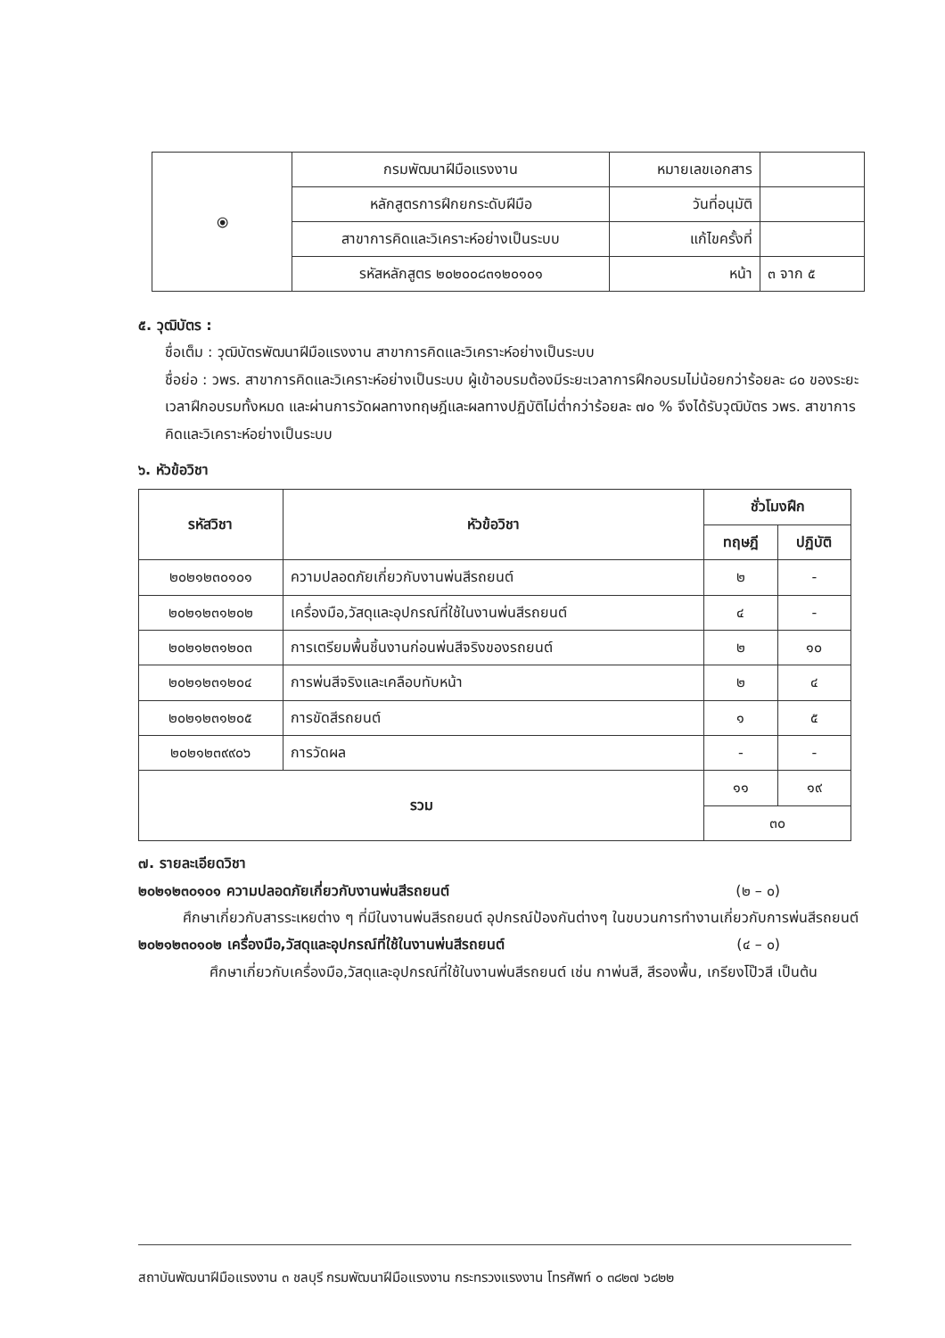| ⦿ | กรมพัฒนาฝีมือแรงงาน | หมายเลขเอกสาร | |
| | หลักสูตรการฝึกยกระดับฝีมือ | วันที่อนุมัติ | |
| | สาขาการคิดและวิเคราะห์อย่างเป็นระบบ | แก้ไขครั้งที่ | |
| | รหัสหลักสูตร ๒๐๒๐๐๘๓๑๒๐๑๐๑ | หน้า | ๓ จาก ๕ |
๕. วุฒิบัตร :
ชื่อเต็ม : วุฒิบัตรพัฒนาฝีมือแรงงาน สาขาการคิดและวิเคราะห์อย่างเป็นระบบ
ชื่อย่อ : วพร. สาขาการคิดและวิเคราะห์อย่างเป็นระบบ ผู้เข้าอบรมต้องมีระยะเวลาการฝึกอบรมไม่น้อยกว่าร้อยละ ๘๐ ของระยะเวลาฝึกอบรมทั้งหมด และผ่านการวัดผลทางทฤษฎีและผลทางปฏิบัติไม่ต่ำกว่าร้อยละ ๗๐ % จึงได้รับวุฒิบัตร วพร. สาขาการคิดและวิเคราะห์อย่างเป็นระบบ
๖. หัวข้อวิชา
| รหัสวิชา | หัวข้อวิชา | ชั่วโมงฝึก | |
| --- | --- | --- | --- |
| | | ทฤษฎี | ปฏิบัติ |
| ๒๐๒๑๒๓๐๑๐๑ | ความปลอดภัยเกี่ยวกับงานพ่นสีรถยนต์ | ๒ | - |
| ๒๐๒๑๒๓๑๒๐๒ | เครื่องมือ,วัสดุและอุปกรณ์ที่ใช้ในงานพ่นสีรถยนต์ | ๔ | - |
| ๒๐๒๑๒๓๑๒๐๓ | การเตรียมพื้นชิ้นงานก่อนพ่นสีจริงของรถยนต์ | ๒ | ๑๐ |
| ๒๐๒๑๒๓๑๒๐๔ | การพ่นสีจริงและเคลือบทับหน้า | ๒ | ๔ |
| ๒๐๒๑๒๓๑๒๐๕ | การขัดสีรถยนต์ | ๑ | ๕ |
| ๒๐๒๑๒๓๙๙๐๖ | การวัดผล | - | - |
| รวม | | ๑๑ | ๑๙ |
| | | ๓๐ | |
๗. รายละเอียดวิชา
๒๐๒๑๒๓๐๑๐๑ ความปลอดภัยเกี่ยวกับงานพ่นสีรถยนต์ (๒ – ๐)
ศึกษาเกี่ยวกับสารระเหยต่าง ๆ ที่มีในงานพ่นสีรถยนต์ อุปกรณ์ป้องกันต่างๆ ในขบวนการทำงานเกี่ยวกับการพ่นสีรถยนต์
๒๐๒๑๒๓๐๑๐๒ เครื่องมือ,วัสดุและอุปกรณ์ที่ใช้ในงานพ่นสีรถยนต์ (๔ – ๐)
ศึกษาเกี่ยวกับเครื่องมือ,วัสดุและอุปกรณ์ที่ใช้ในงานพ่นสีรถยนต์ เช่น กาพ่นสี, สีรองพื้น, เกรียงโป๊วสี เป็นต้น
สถาบันพัฒนาฝีมือแรงงาน ๓ ชลบุรี กรมพัฒนาฝีมือแรงงาน กระทรวงแรงงาน โทรศัพท์ ๐ ๓๘๒๗ ๖๘๒๒